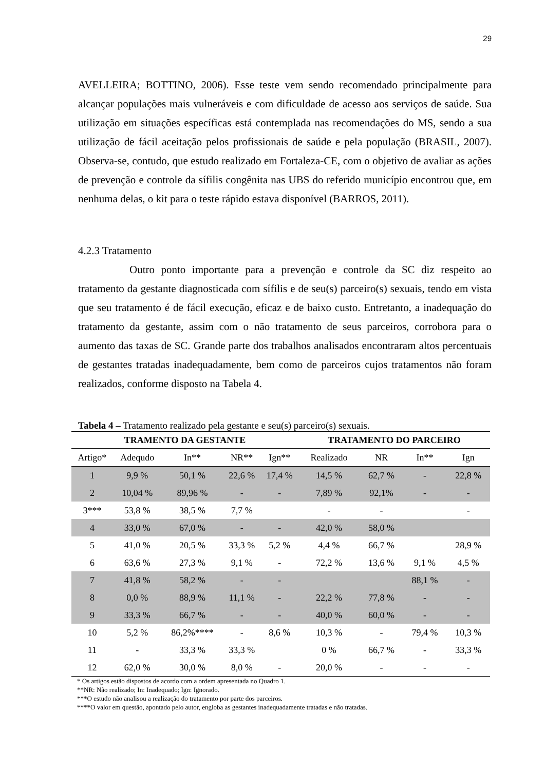29
AVELLEIRA; BOTTINO, 2006). Esse teste vem sendo recomendado principalmente para alcançar populações mais vulneráveis e com dificuldade de acesso aos serviços de saúde. Sua utilização em situações específicas está contemplada nas recomendações do MS, sendo a sua utilização de fácil aceitação pelos profissionais de saúde e pela população (BRASIL, 2007). Observa-se, contudo, que estudo realizado em Fortaleza-CE, com o objetivo de avaliar as ações de prevenção e controle da sífilis congênita nas UBS do referido município encontrou que, em nenhuma delas, o kit para o teste rápido estava disponível (BARROS, 2011).
4.2.3 Tratamento
Outro ponto importante para a prevenção e controle da SC diz respeito ao tratamento da gestante diagnosticada com sífilis e de seu(s) parceiro(s) sexuais, tendo em vista que seu tratamento é de fácil execução, eficaz e de baixo custo. Entretanto, a inadequação do tratamento da gestante, assim com o não tratamento de seus parceiros, corrobora para o aumento das taxas de SC. Grande parte dos trabalhos analisados encontraram altos percentuais de gestantes tratadas inadequadamente, bem como de parceiros cujos tratamentos não foram realizados, conforme disposto na Tabela 4.
Tabela 4 – Tratamento realizado pela gestante e seu(s) parceiro(s) sexuais.
| TRAMENTO DA GESTANTE | | | | | TRATAMENTO DO PARCEIRO | | | |
| --- | --- | --- | --- | --- | --- | --- | --- | --- |
| Artigo* | Adequdo | In** | NR** | Ign** | Realizado | NR | In** | Ign |
| 1 | 9,9 % | 50,1 % | 22,6 % | 17,4 % | 14,5 % | 62,7 % | - | 22,8 % |
| 2 | 10,04 % | 89,96 % | - | - | 7,89 % | 92,1% | - | - |
| 3*** | 53,8 % | 38,5 % | 7,7 % | | - | - | | - |
| 4 | 33,0 % | 67,0 % | - | - | 42,0 % | 58,0 % | | |
| 5 | 41,0 % | 20,5 % | 33,3 % | 5,2 % | 4,4 % | 66,7 % | | 28,9 % |
| 6 | 63,6 % | 27,3 % | 9,1 % | - | 72,2 % | 13,6 % | 9,1 % | 4,5 % |
| 7 | 41,8 % | 58,2 % | - | - | | | 88,1 % | - |
| 8 | 0,0 % | 88,9 % | 11,1 % | - | 22,2 % | 77,8 % | - | - |
| 9 | 33,3 % | 66,7 % | - | - | 40,0 % | 60,0 % | - | - |
| 10 | 5,2 % | 86,2%**** | - | 8,6 % | 10,3 % | - | 79,4 % | 10,3 % |
| 11 | - | 33,3 % | 33,3 % | | 0 % | 66,7 % | - | 33,3 % |
| 12 | 62,0 % | 30,0 % | 8,0 % | - | 20,0 % | - | - | - |
* Os artigos estão dispostos de acordo com a ordem apresentada no Quadro 1.
**NR: Não realizado; In: Inadequado; Ign: Ignorado.
***O estudo não analisou a realização do tratamento por parte dos parceiros.
****O valor em questão, apontado pelo autor, engloba as gestantes inadequadamente tratadas e não tratadas.